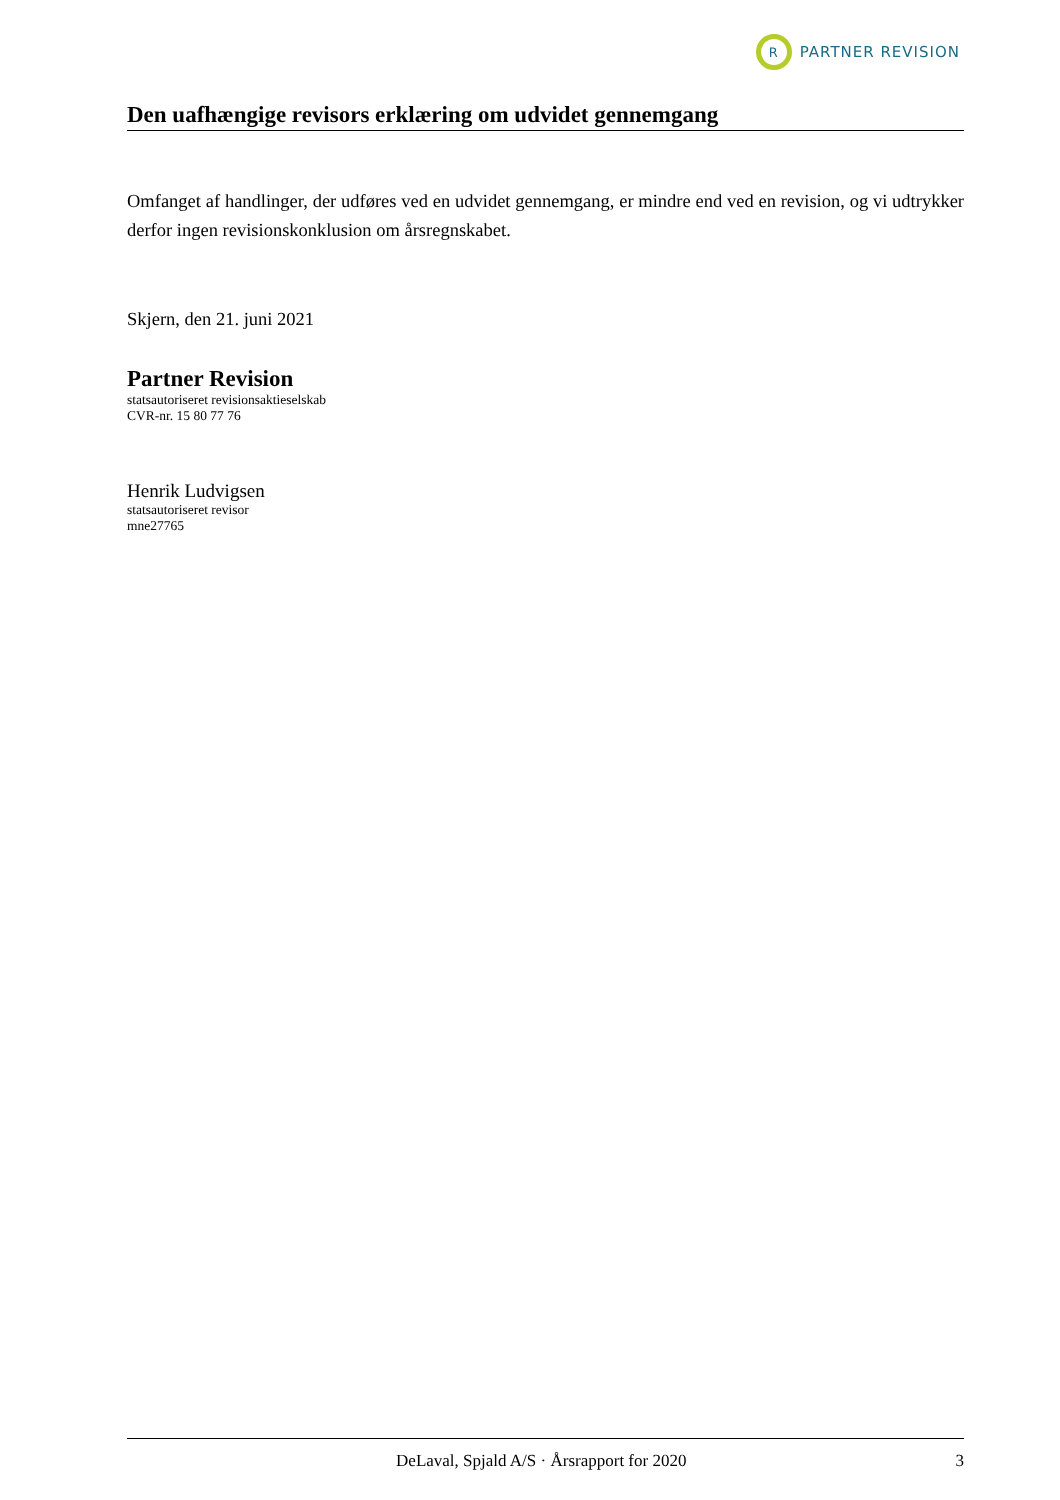R
PARTNER REVISION
Den uafhængige revisors erklæring om udvidet gennemgang
Omfanget af handlinger, der udføres ved en udvidet gennemgang, er mindre end ved en revision, og vi udtrykker derfor ingen revisionskonklusion om årsregnskabet.
Skjern, den 21. juni 2021
Partner Revision
statsautoriseret revisionsaktieselskab
CVR-nr. 15 80 77 76
Henrik Ludvigsen
statsautoriseret revisor
mne27765
DeLaval, Spjald A/S · Årsrapport for 2020 3